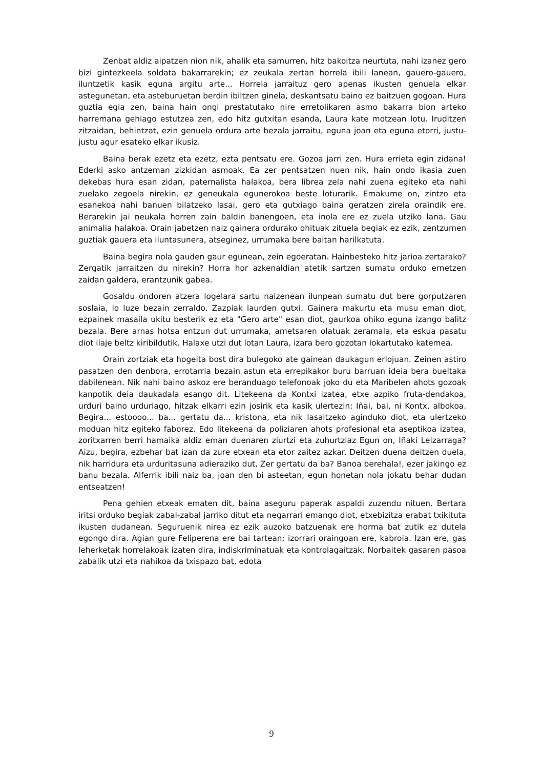Zenbat aldiz aipatzen nion nik, ahalik eta samurren, hitz bakoitza neurtuta, nahi izanez gero bizi gintezkeela soldata bakarrarekin; ez zeukala zertan horrela ibili lanean, gauero-gauero, iluntzetik kasik eguna argitu arte... Horrela jarraituz gero apenas ikusten genuela elkar astegunetan, eta asteburuetan berdin ibiltzen ginela, deskantsatu baino ez baitzuen gogoan. Hura guztia egia zen, baina hain ongi prestatutako nire erretolikaren asmo bakarra bion arteko harremana gehiago estutzea zen, edo hitz gutxitan esanda, Laura kate motzean lotu. Iruditzen zitzaidan, behintzat, ezin genuela ordura arte bezala jarraitu, eguna joan eta eguna etorri, justu-justu agur esateko elkar ikusiz.
Baina berak ezetz eta ezetz, ezta pentsatu ere. Gozoa jarri zen. Hura errieta egin zidana! Ederki asko antzeman zizkidan asmoak. Ea zer pentsatzen nuen nik, hain ondo ikasia zuen dekebas hura esan zidan, paternalista halakoa, bera librea zela nahi zuena egiteko eta nahi zuelako zegoela nirekin, ez geneukala egunerokoa beste loturarik. Emakume on, zintzo eta esanekoa nahi banuen bilatzeko lasai, gero eta gutxiago baina geratzen zirela oraindik ere. Berarekin jai neukala horren zain baldin banengoen, eta inola ere ez zuela utziko lana. Gau animalia halakoa. Orain jabetzen naiz gainera ordurako ohituak zituela begiak ez ezik, zentzumen guztiak gauera eta iluntasunera, atseginez, urrumaka bere baitan harilkatuta.
Baina begira nola gauden gaur egunean, zein egoeratan. Hainbesteko hitz jarioa zertarako? Zergatik jarraitzen du nirekin? Horra hor azkenaldian atetik sartzen sumatu orduko ernetzen zaidan galdera, erantzunik gabea.
Gosaldu ondoren atzera logelara sartu naizenean ilunpean sumatu dut bere gorputzaren soslaia, lo luze bezain zerraldo. Zazpiak laurden gutxi. Gainera makurtu eta musu eman diot, ezpainek masaila ukitu besterik ez eta "Gero arte" esan diot, gaurkoa ohiko eguna izango balitz bezala. Bere arnas hotsa entzun dut urrumaka, ametsaren olatuak zeramala, eta eskua pasatu diot ilaje beltz kiribildutik. Halaxe utzi dut lotan Laura, izara bero gozotan lokartutako katemea.
Orain zortziak eta hogeita bost dira bulegoko ate gainean daukagun erlojuan. Zeinen astiro pasatzen den denbora, errotarria bezain astun eta errepikakor buru barruan ideia bera bueltaka dabilenean. Nik nahi baino askoz ere beranduago telefonoak joko du eta Maribelen ahots gozoak kanpotik deia daukadala esango dit. Litekeena da Kontxi izatea, etxe azpiko fruta-dendakoa, urduri baino urduriago, hitzak elkarri ezin josirik eta kasik ulertezin: Iñai, bai, ni Kontx, albokoa. Begira... estoooo... ba... gertatu da... kristona, eta nik lasaitzeko aginduko diot, eta ulertzeko moduan hitz egiteko faborez. Edo litekeena da poliziaren ahots profesional eta aseptikoa izatea, zoritxarren berri hamaika aldiz eman duenaren ziurtzi eta zuhurtziaz Egun on, Iñaki Leizarraga? Aizu, begira, ezbehar bat izan da zure etxean eta etor zaitez azkar. Deitzen duena deitzen duela, nik harridura eta urduritasuna adieraziko dut, Zer gertatu da ba? Banoa berehala!, ezer jakingo ez banu bezala. Alferrik ibili naiz ba, joan den bi asteetan, egun honetan nola jokatu behar dudan entseatzen!
Pena gehien etxeak ematen dit, baina aseguru paperak aspaldi zuzendu nituen. Bertara iritsi orduko begiak zabal-zabal jarriko ditut eta negarrari emango diot, etxebizitza erabat txikituta ikusten dudanean. Seguruenik nirea ez ezik auzoko batzuenak ere horma bat zutik ez dutela egongo dira. Agian gure Feliperena ere bai tartean; izorrari oraingoan ere, kabroia. Izan ere, gas leherketak horrelakoak izaten dira, indiskriminatuak eta kontrolagaitzak. Norbaitek gasaren pasoa zabalik utzi eta nahikoa da txispazo bat, edota
9